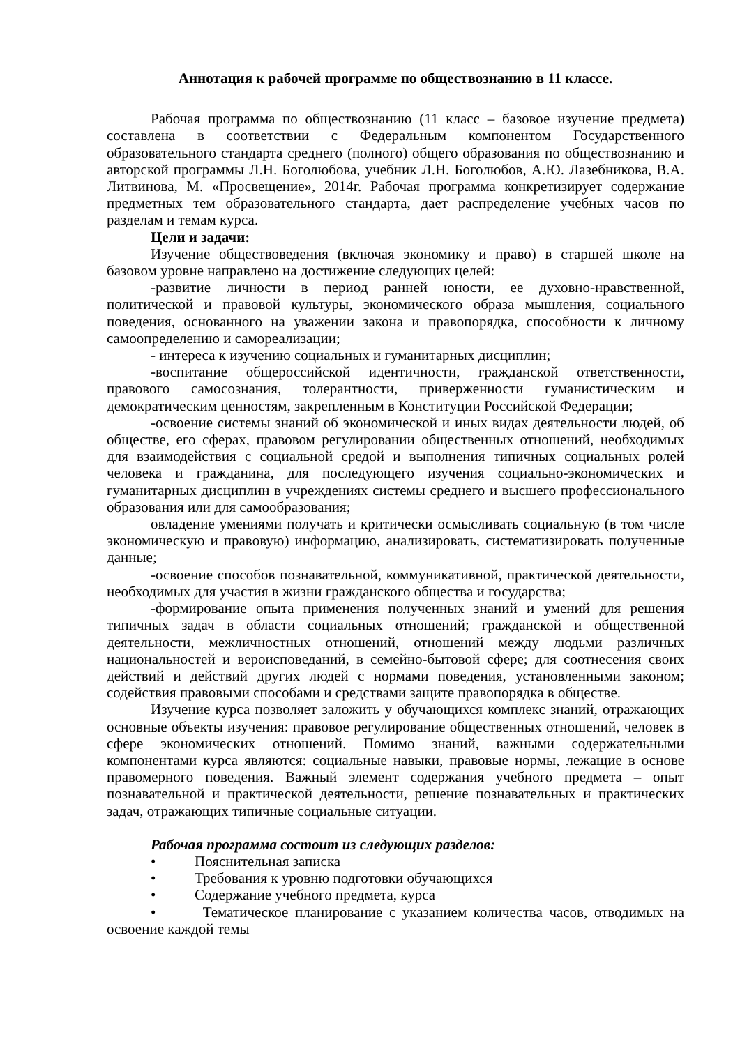Аннотация к рабочей программе по обществознанию в 11 классе.
Рабочая программа по обществознанию (11 класс – базовое изучение предмета) составлена в соответствии с Федеральным компонентом Государственного образовательного стандарта среднего (полного) общего образования по обществознанию и авторской программы Л.Н. Боголюбова, учебник Л.Н. Боголюбов, А.Ю. Лазебникова, В.А. Литвинова, М. «Просвещение», 2014г. Рабочая программа конкретизирует содержание предметных тем образовательного стандарта, дает распределение учебных часов по разделам и темам курса.
Цели и задачи:
Изучение обществоведения (включая экономику и право) в старшей школе на базовом уровне направлено на достижение следующих целей:
-развитие личности в период ранней юности, ее духовно-нравственной, политической и правовой культуры, экономического образа мышления, социального поведения, основанного на уважении закона и правопорядка, способности к личному самоопределению и самореализации;
- интереса к изучению социальных и гуманитарных дисциплин;
-воспитание общероссийской идентичности, гражданской ответственности, правового самосознания, толерантности, приверженности гуманистическим и демократическим ценностям, закрепленным в Конституции Российской Федерации;
-освоение системы знаний об экономической и иных видах деятельности людей, об обществе, его сферах, правовом регулировании общественных отношений, необходимых для взаимодействия с социальной средой и выполнения типичных социальных ролей человека и гражданина, для последующего изучения социально-экономических и гуманитарных дисциплин в учреждениях системы среднего и высшего профессионального образования или для самообразования;
овладение умениями получать и критически осмысливать социальную (в том числе экономическую и правовую) информацию, анализировать, систематизировать полученные данные;
-освоение способов познавательной, коммуникативной, практической деятельности, необходимых для участия в жизни гражданского общества и государства;
-формирование опыта применения полученных знаний и умений для решения типичных задач в области социальных отношений; гражданской и общественной деятельности, межличностных отношений, отношений между людьми различных национальностей и вероисповеданий, в семейно-бытовой сфере; для соотнесения своих действий и действий других людей с нормами поведения, установленными законом; содействия правовыми способами и средствами защите правопорядка в обществе.
Изучение курса позволяет заложить у обучающихся комплекс знаний, отражающих основные объекты изучения: правовое регулирование общественных отношений, человек в сфере экономических отношений. Помимо знаний, важными содержательными компонентами курса являются: социальные навыки, правовые нормы, лежащие в основе правомерного поведения. Важный элемент содержания учебного предмета – опыт познавательной и практической деятельности, решение познавательных и практических задач, отражающих типичные социальные ситуации.
Рабочая программа состоит из следующих разделов:
• Пояснительная записка
• Требования к уровню подготовки обучающихся
• Содержание учебного предмета, курса
• Тематическое планирование с указанием количества часов, отводимых на освоение каждой темы